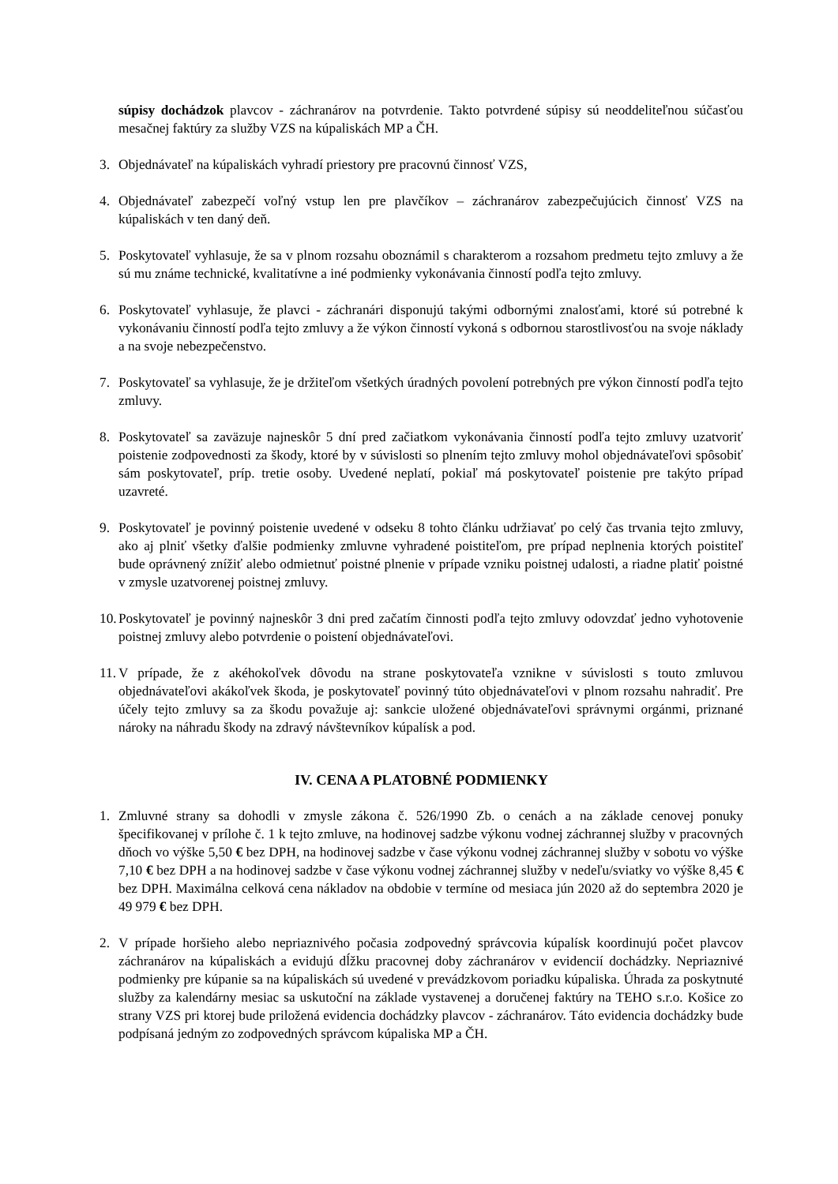súpisy dochádzok plavcov - záchranárov na potvrdenie. Takto potvrdené súpisy sú neoddeliteľnou súčasťou mesačnej faktúry za služby VZS na kúpaliskách MP a ČH.
3. Objednávateľ na kúpaliskách vyhradí priestory pre pracovnú činnosť VZS,
4. Objednávateľ zabezpečí voľný vstup len pre plavčíkov – záchranárov zabezpečujúcich činnosť VZS na kúpaliskách v ten daný deň.
5. Poskytovateľ vyhlasuje, že sa v plnom rozsahu oboznámil s charakterom a rozsahom predmetu tejto zmluvy a že sú mu známe technické, kvalitatívne a iné podmienky vykonávania činností podľa tejto zmluvy.
6. Poskytovateľ vyhlasuje, že plavci - záchranári disponujú takými odbornými znalosťami, ktoré sú potrebné k vykonávaniu činností podľa tejto zmluvy a že výkon činností vykoná s odbornou starostlivosťou na svoje náklady a na svoje nebezpečenstvo.
7. Poskytovateľ sa vyhlasuje, že je držiteľom všetkých úradných povolení potrebných pre výkon činností podľa tejto zmluvy.
8. Poskytovateľ sa zaväzuje najneskôr 5 dní pred začiatkom vykonávania činností podľa tejto zmluvy uzatvoriť poistenie zodpovednosti za škody, ktoré by v súvislosti so plnením tejto zmluvy mohol objednávateľovi spôsobiť sám poskytovateľ, príp. tretie osoby. Uvedené neplatí, pokiaľ má poskytovateľ poistenie pre takýto prípad uzavreté.
9. Poskytovateľ je povinný poistenie uvedené v odseku 8 tohto článku udržiavať po celý čas trvania tejto zmluvy, ako aj plniť všetky ďalšie podmienky zmluvne vyhradené poistiteľom, pre prípad neplnenia ktorých poistiteľ bude oprávnený znížiť alebo odmietnuť poistné plnenie v prípade vzniku poistnej udalosti, a riadne platiť poistné v zmysle uzatvorenej poistnej zmluvy.
10. Poskytovateľ je povinný najneskôr 3 dni pred začatím činnosti podľa tejto zmluvy odovzdať jedno vyhotovenie poistnej zmluvy alebo potvrdenie o poistení objednávateľovi.
11. V prípade, že z akéhokoľvek dôvodu na strane poskytovateľa vznikne v súvislosti s touto zmluvou objednávateľovi akákoľvek škoda, je poskytovateľ povinný túto objednávateľovi v plnom rozsahu nahradiť. Pre účely tejto zmluvy sa za škodu považuje aj: sankcie uložené objednávateľovi správnymi orgánmi, priznané nároky na náhradu škody na zdravý návštevníkov kúpalísk a pod.
IV. CENA A PLATOBNÉ PODMIENKY
1. Zmluvné strany sa dohodli v zmysle zákona č. 526/1990 Zb. o cenách a na základe cenovej ponuky špecifikovanej v prílohe č. 1 k tejto zmluve, na hodinovej sadzbe výkonu vodnej záchrannej služby v pracovných dňoch vo výške 5,50 € bez DPH, na hodinovej sadzbe v čase výkonu vodnej záchrannej služby v sobotu vo výške 7,10 € bez DPH a na hodinovej sadzbe v čase výkonu vodnej záchrannej služby v nedeľu/sviatky vo výške 8,45 € bez DPH. Maximálna celková cena nákladov na obdobie v termíne od mesiaca jún 2020 až do septembra 2020 je 49 979 € bez DPH.
2. V prípade horšieho alebo nepriaznivého počasia zodpovedný správcovia kúpalísk koordinujú počet plavcov záchranárov na kúpaliskách a evidujú dĺžku pracovnej doby záchranárov v evidencií dochádzky. Nepriaznivé podmienky pre kúpanie sa na kúpaliskách sú uvedené v prevádzkovom poriadku kúpaliska. Úhrada za poskytnuté služby za kalendárny mesiac sa uskutoční na základe vystavenej a doručenej faktúry na TEHO s.r.o. Košice zo strany VZS pri ktorej bude priložená evidencia dochádzky plavcov - záchranárov. Táto evidencia dochádzky bude podpísaná jedným zo zodpovedných správcom kúpaliska MP a ČH.